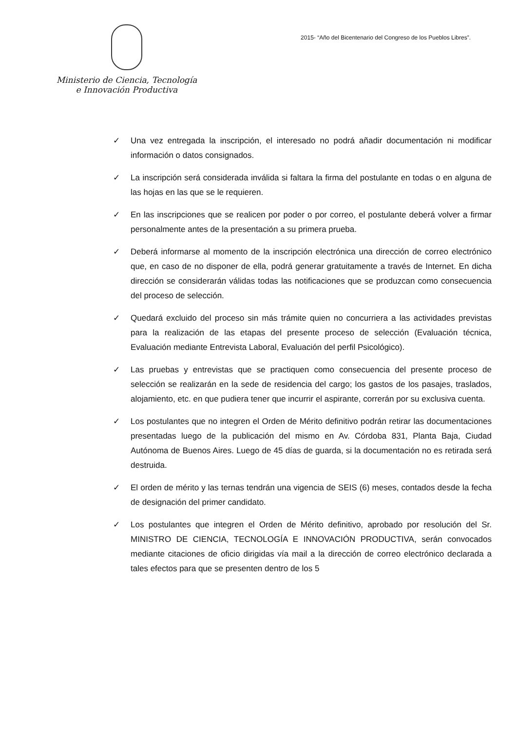Ministerio de Ciencia, Tecnología
e Innovación Productiva
2015- “Año del Bicentenario del Congreso de los Pueblos Libres”.
✓ Una vez entregada la inscripción, el interesado no podrá añadir documentación ni modificar información o datos consignados.
✓ La inscripción será considerada inválida si faltara la firma del postulante en todas o en alguna de las hojas en las que se le requieren.
✓ En las inscripciones que se realicen por poder o por correo, el postulante deberá volver a firmar personalmente antes de la presentación a su primera prueba.
✓ Deberá informarse al momento de la inscripción electrónica una dirección de correo electrónico que, en caso de no disponer de ella, podrá generar gratuitamente a través de Internet. En dicha dirección se considerarán válidas todas las notificaciones que se produzcan como consecuencia del proceso de selección.
✓ Quedará excluido del proceso sin más trámite quien no concurriera a las actividades previstas para la realización de las etapas del presente proceso de selección (Evaluación técnica, Evaluación mediante Entrevista Laboral, Evaluación del perfil Psicológico).
✓ Las pruebas y entrevistas que se practiquen como consecuencia del presente proceso de selección se realizarán en la sede de residencia del cargo; los gastos de los pasajes, traslados, alojamiento, etc. en que pudiera tener que incurrir el aspirante, correrán por su exclusiva cuenta.
✓ Los postulantes que no integren el Orden de Mérito definitivo podrán retirar las documentaciones presentadas luego de la publicación del mismo en Av. Córdoba 831, Planta Baja, Ciudad Autónoma de Buenos Aires. Luego de 45 días de guarda, si la documentación no es retirada será destruida.
✓ El orden de mérito y las ternas tendrán una vigencia de SEIS (6) meses, contados desde la fecha de designación del primer candidato.
✓ Los postulantes que integren el Orden de Mérito definitivo, aprobado por resolución del Sr. MINISTRO DE CIENCIA, TECNOLOGÍA E INNOVACIÓN PRODUCTIVA, serán convocados mediante citaciones de oficio dirigidas vía mail a la dirección de correo electrónico declarada a tales efectos para que se presenten dentro de los 5